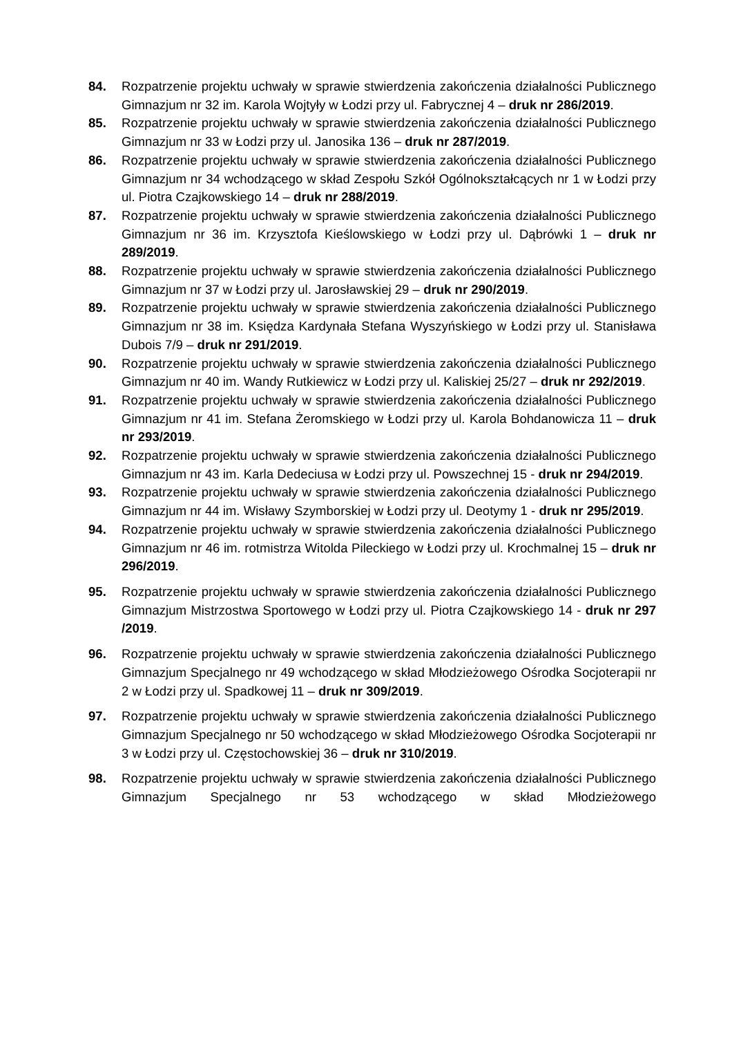84. Rozpatrzenie projektu uchwały w sprawie stwierdzenia zakończenia działalności Publicznego Gimnazjum nr 32 im. Karola Wojtyły w Łodzi przy ul. Fabrycznej 4 – druk nr 286/2019.
85. Rozpatrzenie projektu uchwały w sprawie stwierdzenia zakończenia działalności Publicznego Gimnazjum nr 33 w Łodzi przy ul. Janosika 136 – druk nr 287/2019.
86. Rozpatrzenie projektu uchwały w sprawie stwierdzenia zakończenia działalności Publicznego Gimnazjum nr 34 wchodzącego w skład Zespołu Szkół Ogólnokształcących nr 1 w Łodzi przy ul. Piotra Czajkowskiego 14 – druk nr 288/2019.
87. Rozpatrzenie projektu uchwały w sprawie stwierdzenia zakończenia działalności Publicznego Gimnazjum nr 36 im. Krzysztofa Kieślowskiego w Łodzi przy ul. Dąbrówki 1 – druk nr 289/2019.
88. Rozpatrzenie projektu uchwały w sprawie stwierdzenia zakończenia działalności Publicznego Gimnazjum nr 37 w Łodzi przy ul. Jarosławskiej 29 – druk nr 290/2019.
89. Rozpatrzenie projektu uchwały w sprawie stwierdzenia zakończenia działalności Publicznego Gimnazjum nr 38 im. Księdza Kardynała Stefana Wyszyńskiego w Łodzi przy ul. Stanisława Dubois 7/9 – druk nr 291/2019.
90. Rozpatrzenie projektu uchwały w sprawie stwierdzenia zakończenia działalności Publicznego Gimnazjum nr 40 im. Wandy Rutkiewicz w Łodzi przy ul. Kaliskiej 25/27 – druk nr 292/2019.
91. Rozpatrzenie projektu uchwały w sprawie stwierdzenia zakończenia działalności Publicznego Gimnazjum nr 41 im. Stefana Żeromskiego w Łodzi przy ul. Karola Bohdanowicza 11 – druk nr 293/2019.
92. Rozpatrzenie projektu uchwały w sprawie stwierdzenia zakończenia działalności Publicznego Gimnazjum nr 43 im. Karla Dedeciusa w Łodzi przy ul. Powszechnej 15 - druk nr 294/2019.
93. Rozpatrzenie projektu uchwały w sprawie stwierdzenia zakończenia działalności Publicznego Gimnazjum nr 44 im. Wisławy Szymborskiej w Łodzi przy ul. Deotymy 1 - druk nr 295/2019.
94. Rozpatrzenie projektu uchwały w sprawie stwierdzenia zakończenia działalności Publicznego Gimnazjum nr 46 im. rotmistrza Witolda Pileckiego w Łodzi przy ul. Krochmalnej 15 – druk nr 296/2019.
95. Rozpatrzenie projektu uchwały w sprawie stwierdzenia zakończenia działalności Publicznego Gimnazjum Mistrzostwa Sportowego w Łodzi przy ul. Piotra Czajkowskiego 14 - druk nr 297 /2019.
96. Rozpatrzenie projektu uchwały w sprawie stwierdzenia zakończenia działalności Publicznego Gimnazjum Specjalnego nr 49 wchodzącego w skład Młodzieżowego Ośrodka Socjoterapii nr 2 w Łodzi przy ul. Spadkowej 11 – druk nr 309/2019.
97. Rozpatrzenie projektu uchwały w sprawie stwierdzenia zakończenia działalności Publicznego Gimnazjum Specjalnego nr 50 wchodzącego w skład Młodzieżowego Ośrodka Socjoterapii nr 3 w Łodzi przy ul. Częstochowskiej 36 – druk nr 310/2019.
98. Rozpatrzenie projektu uchwały w sprawie stwierdzenia zakończenia działalności Publicznego Gimnazjum Specjalnego nr 53 wchodzącego w skład Młodzieżowego